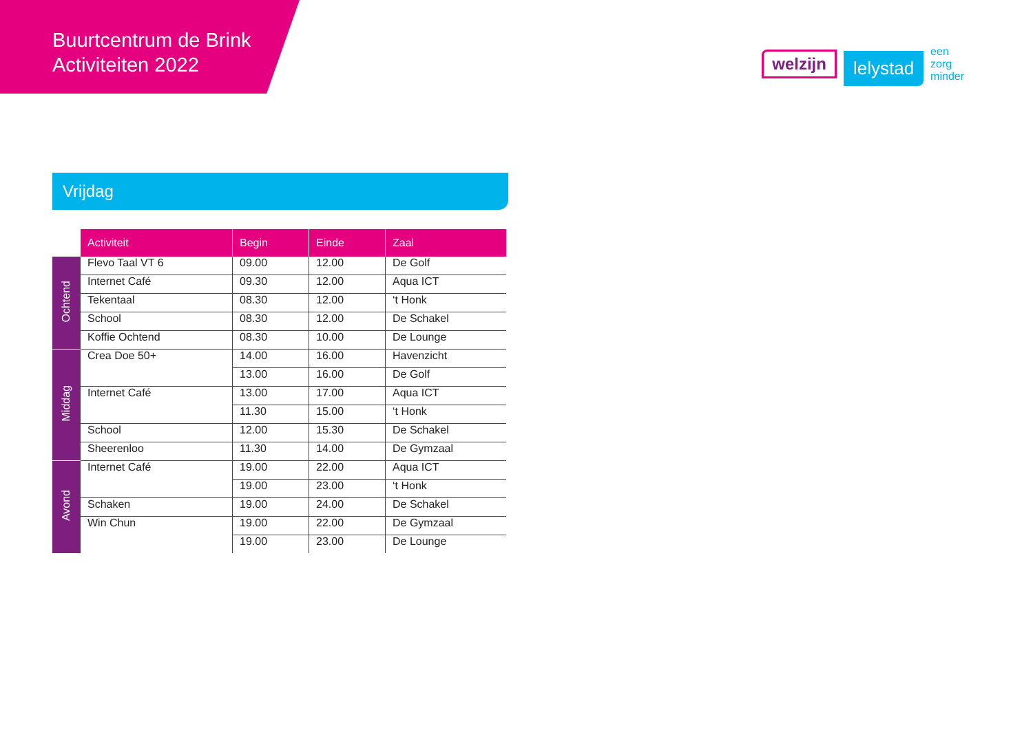Buurtcentrum de Brink
Activiteiten 2022
welzijn lelystad een
zorg
minder
Vrijdag
| | Activiteit | Begin | Einde | Zaal |
| --- | --- | --- | --- | --- |
| Ochtend | Flevo Taal VT 6 | 09.00 | 12.00 | De Golf |
| | Internet Café | 09.30 | 12.00 | Aqua ICT |
| | Tekentaal | 08.30 | 12.00 | ‘t Honk |
| | School | 08.30 | 12.00 | De Schakel |
| | Koffie Ochtend | 08.30 | 10.00 | De Lounge |
| Middag | Crea Doe 50+ | 14.00 | 16.00 | Havenzicht |
| | | 13.00 | 16.00 | De Golf |
| | Internet Café | 13.00 | 17.00 | Aqua ICT |
| | | 11.30 | 15.00 | ‘t Honk |
| | School | 12.00 | 15.30 | De Schakel |
| | Sheerenloo | 11.30 | 14.00 | De Gymzaal |
| Avond | Internet Café | 19.00 | 22.00 | Aqua ICT |
| | | 19.00 | 23.00 | ‘t Honk |
| | Schaken | 19.00 | 24.00 | De Schakel |
| | Win Chun | 19.00 | 22.00 | De Gymzaal |
| | | 19.00 | 23.00 | De Lounge |